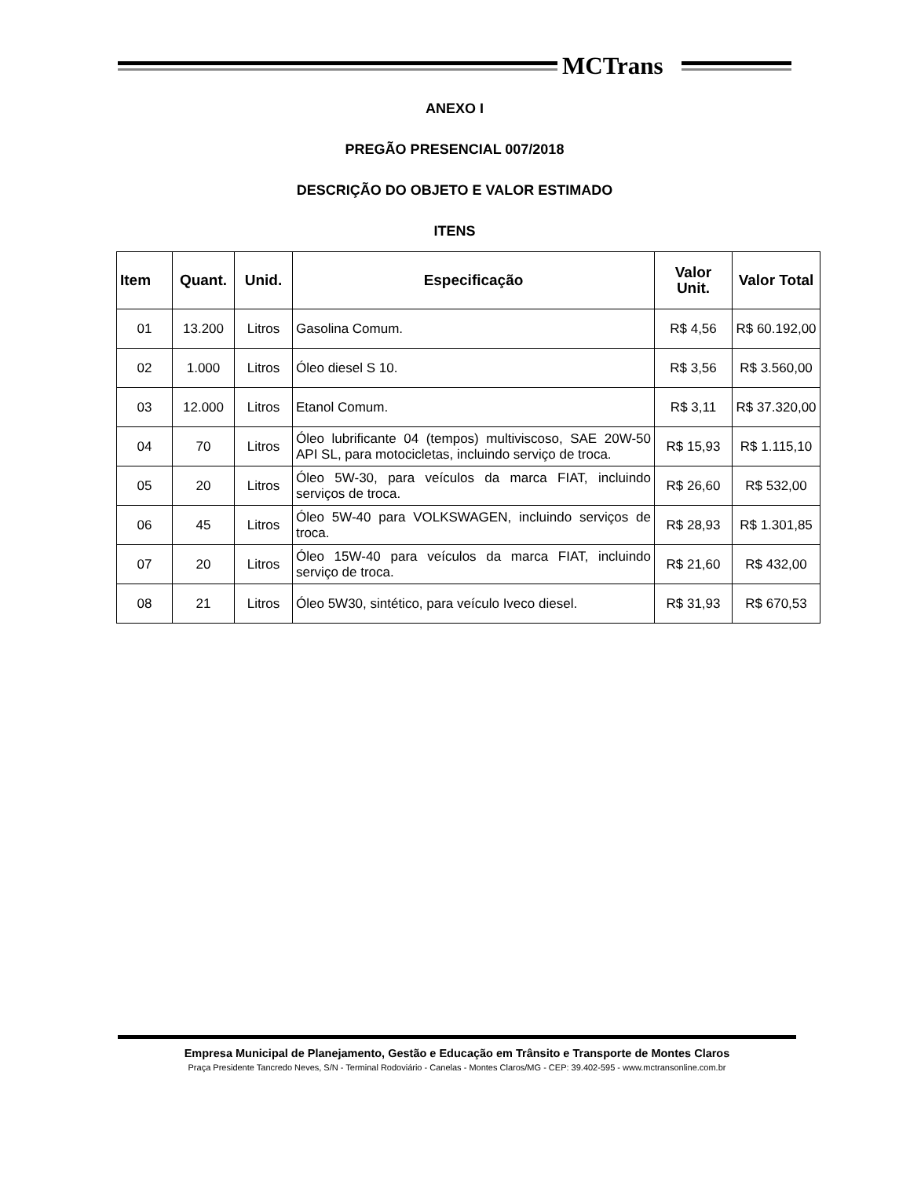MCTrans
ANEXO I
PREGÃO PRESENCIAL 007/2018
DESCRIÇÃO DO OBJETO E VALOR ESTIMADO
ITENS
| Item | Quant. | Unid. | Especificação | Valor Unit. | Valor Total |
| --- | --- | --- | --- | --- | --- |
| 01 | 13.200 | Litros | Gasolina Comum. | R$ 4,56 | R$ 60.192,00 |
| 02 | 1.000 | Litros | Óleo diesel S 10. | R$ 3,56 | R$ 3.560,00 |
| 03 | 12.000 | Litros | Etanol Comum. | R$ 3,11 | R$ 37.320,00 |
| 04 | 70 | Litros | Óleo lubrificante 04 (tempos) multiviscoso, SAE 20W-50 API SL, para motocicletas, incluindo serviço de troca. | R$ 15,93 | R$ 1.115,10 |
| 05 | 20 | Litros | Óleo 5W-30, para veículos da marca FIAT, incluindo serviços de troca. | R$ 26,60 | R$ 532,00 |
| 06 | 45 | Litros | Óleo 5W-40 para VOLKSWAGEN, incluindo serviços de troca. | R$ 28,93 | R$ 1.301,85 |
| 07 | 20 | Litros | Óleo 15W-40 para veículos da marca FIAT, incluindo serviço de troca. | R$ 21,60 | R$ 432,00 |
| 08 | 21 | Litros | Óleo 5W30, sintético, para veículo Iveco diesel. | R$ 31,93 | R$ 670,53 |
Empresa Municipal de Planejamento, Gestão e Educação em Trânsito e Transporte de Montes Claros
Praça Presidente Tancredo Neves, S/N - Terminal Rodoviário - Canelas - Montes Claros/MG - CEP: 39.402-595 - www.mctransonline.com.br